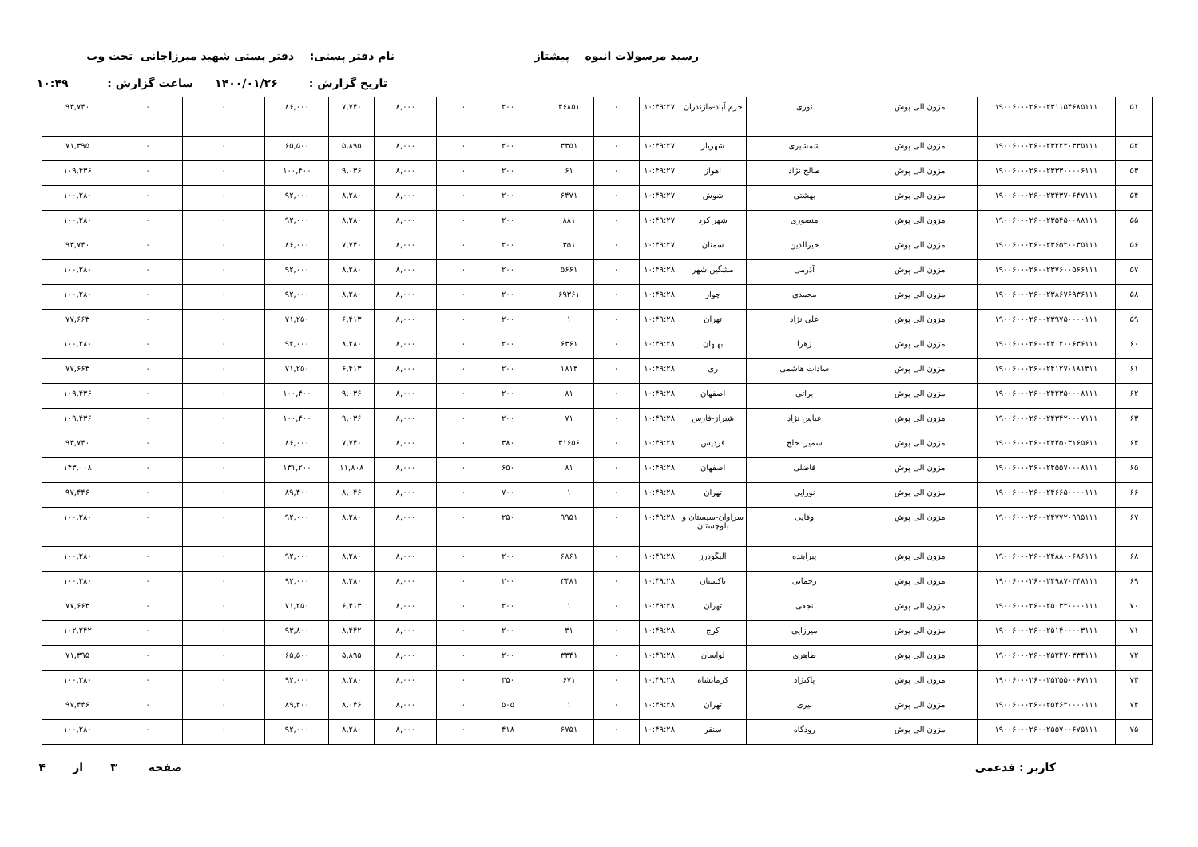رسید مرسولات انبوه پیشتاز نام دفتر پستی: دفتر پستی شهید میرزاجانی تحت وب
تاریخ گزارش : ۱۴۰۰/۰۱/۲۶ ساعت گزارش : ۱۰:۴۹
| ۵۱ | ۱۹۰۰۶۰۰۰۲۶۰۰۲۳۱۱۵۴۶۸۵۱۱۱ | مزون الی پوش | نوری | خرم آباد-مازندران | ۱۰:۴۹:۲۷ | ۰ | ۴۶۸۵۱ | | ۲۰۰ | ۰ | ۸,۰۰۰ | ۷,۷۴۰ | ۸۶,۰۰۰ | ۰ | ۰ | ۹۳,۷۴۰ |
| ۵۲ | ۱۹۰۰۶۰۰۰۲۶۰۰۲۳۲۲۲۰۳۳۵۱۱۱ | مزون الی پوش | شمشیری | شهریار | ۱۰:۴۹:۲۷ | ۰ | ۳۳۵۱ | | ۲۰۰ | ۰ | ۸,۰۰۰ | ۵,۸۹۵ | ۶۵,۵۰۰ | ۰ | ۰ | ۷۱,۳۹۵ |
| ۵۳ | ۱۹۰۰۶۰۰۰۲۶۰۰۲۳۳۳۰۰۰۰۶۱۱۱ | مزون الی پوش | صالح نژاد | اهواز | ۱۰:۴۹:۲۷ | ۰ | ۶۱ | | ۲۰۰ | ۰ | ۸,۰۰۰ | ۹,۰۳۶ | ۱۰۰,۴۰۰ | ۰ | ۰ | ۱۰۹,۴۳۶ |
| ۵۴ | ۱۹۰۰۶۰۰۰۲۶۰۰۲۳۴۳۷۰۶۴۷۱۱۱ | مزون الی پوش | بهشتی | شوش | ۱۰:۴۹:۲۷ | ۰ | ۶۴۷۱ | | ۲۰۰ | ۰ | ۸,۰۰۰ | ۸,۲۸۰ | ۹۲,۰۰۰ | ۰ | ۰ | ۱۰۰,۲۸۰ |
| ۵۵ | ۱۹۰۰۶۰۰۰۲۶۰۰۲۳۵۴۵۰۰۸۸۱۱۱ | مزون الی پوش | منصوری | شهر کرد | ۱۰:۴۹:۲۷ | ۰ | ۸۸۱ | | ۲۰۰ | ۰ | ۸,۰۰۰ | ۸,۲۸۰ | ۹۲,۰۰۰ | ۰ | ۰ | ۱۰۰,۲۸۰ |
| ۵۶ | ۱۹۰۰۶۰۰۰۲۶۰۰۲۳۶۵۲۰۰۳۵۱۱۱ | مزون الی پوش | خیرالدین | سمنان | ۱۰:۴۹:۲۷ | ۰ | ۳۵۱ | | ۲۰۰ | ۰ | ۸,۰۰۰ | ۷,۷۴۰ | ۸۶,۰۰۰ | ۰ | ۰ | ۹۳,۷۴۰ |
| ۵۷ | ۱۹۰۰۶۰۰۰۲۶۰۰۲۳۷۶۰۰۵۶۶۱۱۱ | مزون الی پوش | آذرمی | مشگین شهر | ۱۰:۴۹:۲۸ | ۰ | ۵۶۶۱ | | ۲۰۰ | ۰ | ۸,۰۰۰ | ۸,۲۸۰ | ۹۲,۰۰۰ | ۰ | ۰ | ۱۰۰,۲۸۰ |
| ۵۸ | ۱۹۰۰۶۰۰۰۲۶۰۰۲۳۸۶۷۶۹۳۶۱۱۱ | مزون الی پوش | محمدی | چوار | ۱۰:۴۹:۲۸ | ۰ | ۶۹۳۶۱ | | ۲۰۰ | ۰ | ۸,۰۰۰ | ۸,۲۸۰ | ۹۲,۰۰۰ | ۰ | ۰ | ۱۰۰,۲۸۰ |
| ۵۹ | ۱۹۰۰۶۰۰۰۲۶۰۰۲۳۹۷۵۰۰۰۰۱۱۱ | مزون الی پوش | علی نژاد | تهران | ۱۰:۴۹:۲۸ | ۰ | ۱ | | ۲۰۰ | ۰ | ۸,۰۰۰ | ۶,۴۱۳ | ۷۱,۲۵۰ | ۰ | ۰ | ۷۷,۶۶۳ |
| ۶۰ | ۱۹۰۰۶۰۰۰۲۶۰۰۲۴۰۲۰۰۶۳۶۱۱۱ | مزون الی پوش | زهرا | بهبهان | ۱۰:۴۹:۲۸ | ۰ | ۶۳۶۱ | | ۲۰۰ | ۰ | ۸,۰۰۰ | ۸,۲۸۰ | ۹۲,۰۰۰ | ۰ | ۰ | ۱۰۰,۲۸۰ |
| ۶۱ | ۱۹۰۰۶۰۰۰۲۶۰۰۲۴۱۲۷۰۱۸۱۳۱۱ | مزون الی پوش | سادات هاشمی | ری | ۱۰:۴۹:۲۸ | ۰ | ۱۸۱۳ | | ۲۰۰ | ۰ | ۸,۰۰۰ | ۶,۴۱۳ | ۷۱,۲۵۰ | ۰ | ۰ | ۷۷,۶۶۳ |
| ۶۲ | ۱۹۰۰۶۰۰۰۲۶۰۰۲۴۲۳۵۰۰۰۸۱۱۱ | مزون الی پوش | براتی | اصفهان | ۱۰:۴۹:۲۸ | ۰ | ۸۱ | | ۲۰۰ | ۰ | ۸,۰۰۰ | ۹,۰۳۶ | ۱۰۰,۴۰۰ | ۰ | ۰ | ۱۰۹,۴۳۶ |
| ۶۳ | ۱۹۰۰۶۰۰۰۲۶۰۰۲۴۳۴۲۰۰۰۷۱۱۱ | مزون الی پوش | عباس نژاد | شیراز-فارس | ۱۰:۴۹:۲۸ | ۰ | ۷۱ | | ۲۰۰ | ۰ | ۸,۰۰۰ | ۹,۰۳۶ | ۱۰۰,۴۰۰ | ۰ | ۰ | ۱۰۹,۴۳۶ |
| ۶۴ | ۱۹۰۰۶۰۰۰۲۶۰۰۲۴۴۵۰۳۱۶۵۶۱۱ | مزون الی پوش | سمیرا خلج | فردیس | ۱۰:۴۹:۲۸ | ۰ | ۳۱۶۵۶ | | ۳۸۰ | ۰ | ۸,۰۰۰ | ۷,۷۴۰ | ۸۶,۰۰۰ | ۰ | ۰ | ۹۳,۷۴۰ |
| ۶۵ | ۱۹۰۰۶۰۰۰۲۶۰۰۲۴۵۵۷۰۰۰۸۱۱۱ | مزون الی پوش | قاضلی | اصفهان | ۱۰:۴۹:۲۸ | ۰ | ۸۱ | | ۶۵۰ | ۰ | ۸,۰۰۰ | ۱۱,۸۰۸ | ۱۳۱,۲۰۰ | ۰ | ۰ | ۱۴۳,۰۰۸ |
| ۶۶ | ۱۹۰۰۶۰۰۰۲۶۰۰۲۴۶۶۵۰۰۰۰۱۱۱ | مزون الی پوش | نورایی | تهران | ۱۰:۴۹:۲۸ | ۰ | ۱ | | ۷۰۰ | ۰ | ۸,۰۰۰ | ۸,۰۴۶ | ۸۹,۴۰۰ | ۰ | ۰ | ۹۷,۴۴۶ |
| ۶۷ | ۱۹۰۰۶۰۰۰۲۶۰۰۲۴۷۷۲۰۹۹۵۱۱۱ | مزون الی پوش | وفایی | سراوان-سیستان و بلوچستان | ۱۰:۴۹:۲۸ | ۰ | ۹۹۵۱ | | ۲۵۰ | ۰ | ۸,۰۰۰ | ۸,۲۸۰ | ۹۲,۰۰۰ | ۰ | ۰ | ۱۰۰,۲۸۰ |
| ۶۸ | ۱۹۰۰۶۰۰۰۲۶۰۰۲۴۸۸۰۰۶۸۶۱۱۱ | مزون الی پوش | پیراینده | الیگودرز | ۱۰:۴۹:۲۸ | ۰ | ۶۸۶۱ | | ۲۰۰ | ۰ | ۸,۰۰۰ | ۸,۲۸۰ | ۹۲,۰۰۰ | ۰ | ۰ | ۱۰۰,۲۸۰ |
| ۶۹ | ۱۹۰۰۶۰۰۰۲۶۰۰۲۴۹۸۷۰۳۴۸۱۱۱ | مزون الی پوش | رحمانی | تاکستان | ۱۰:۴۹:۲۸ | ۰ | ۳۴۸۱ | | ۲۰۰ | ۰ | ۸,۰۰۰ | ۸,۲۸۰ | ۹۲,۰۰۰ | ۰ | ۰ | ۱۰۰,۲۸۰ |
| ۷۰ | ۱۹۰۰۶۰۰۰۲۶۰۰۲۵۰۳۲۰۰۰۰۱۱۱ | مزون الی پوش | نجفی | تهران | ۱۰:۴۹:۲۸ | ۰ | ۱ | | ۲۰۰ | ۰ | ۸,۰۰۰ | ۶,۴۱۳ | ۷۱,۲۵۰ | ۰ | ۰ | ۷۷,۶۶۳ |
| ۷۱ | ۱۹۰۰۶۰۰۰۲۶۰۰۲۵۱۴۰۰۰۰۳۱۱۱ | مزون الی پوش | میرزایی | کرج | ۱۰:۴۹:۲۸ | ۰ | ۳۱ | | ۲۰۰ | ۰ | ۸,۰۰۰ | ۸,۴۴۲ | ۹۳,۸۰۰ | ۰ | ۰ | ۱۰۲,۲۴۲ |
| ۷۲ | ۱۹۰۰۶۰۰۰۲۶۰۰۲۵۲۴۷۰۳۳۴۱۱۱ | مزون الی پوش | طاهری | لواسان | ۱۰:۴۹:۲۸ | ۰ | ۳۳۴۱ | | ۲۰۰ | ۰ | ۸,۰۰۰ | ۵,۸۹۵ | ۶۵,۵۰۰ | ۰ | ۰ | ۷۱,۳۹۵ |
| ۷۳ | ۱۹۰۰۶۰۰۰۲۶۰۰۲۵۳۵۵۰۰۶۷۱۱۱ | مزون الی پوش | پاکنژاد | کرمانشاه | ۱۰:۴۹:۲۸ | ۰ | ۶۷۱ | | ۳۵۰ | ۰ | ۸,۰۰۰ | ۸,۲۸۰ | ۹۲,۰۰۰ | ۰ | ۰ | ۱۰۰,۲۸۰ |
| ۷۴ | ۱۹۰۰۶۰۰۰۲۶۰۰۲۵۴۶۲۰۰۰۰۱۱۱ | مزون الی پوش | نیری | تهران | ۱۰:۴۹:۲۸ | ۰ | ۱ | | ۵۰۵ | ۰ | ۸,۰۰۰ | ۸,۰۴۶ | ۸۹,۴۰۰ | ۰ | ۰ | ۹۷,۴۴۶ |
| ۷۵ | ۱۹۰۰۶۰۰۰۲۶۰۰۲۵۵۷۰۰۶۷۵۱۱۱ | مزون الی پوش | رودگاه | سنقر | ۱۰:۴۹:۲۸ | ۰ | ۶۷۵۱ | | ۴۱۸ | ۰ | ۸,۰۰۰ | ۸,۲۸۰ | ۹۲,۰۰۰ | ۰ | ۰ | ۱۰۰,۲۸۰ |
کاربر : فدعمی صفحه ۳ از ۴